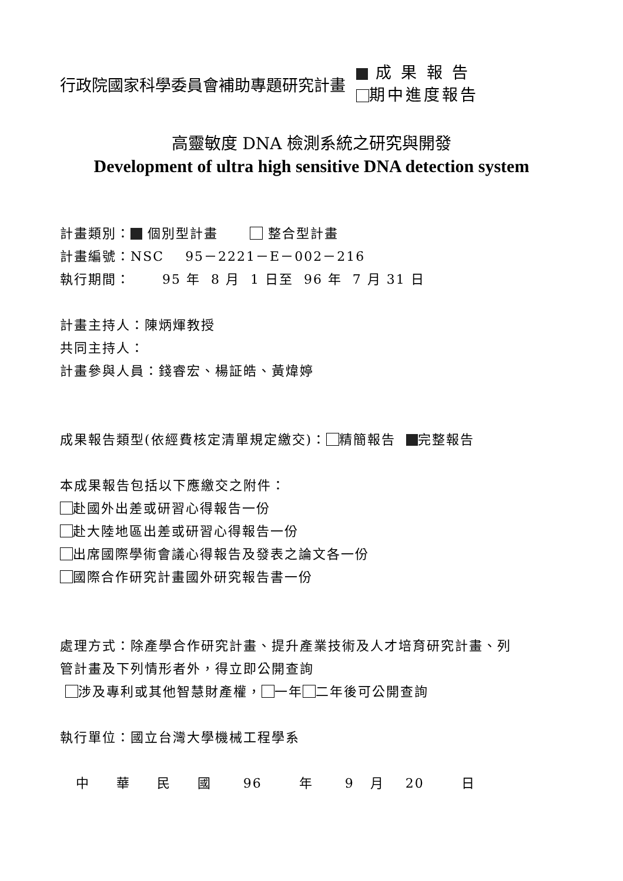行政院國家科學委員會補助專題研究計畫
成 果 報 告
期中進度報告
高靈敏度 DNA 檢測系統之研究與開發
Development of ultra high sensitive DNA detection system
計畫類別： 個別型計畫 整合型計畫
計畫編號：NSC 95－2221－E－002－216
執行期間： 95 年 8 月 1 日至 96 年 7 月 31 日
計畫主持人：陳炳煇教授
共同主持人：
計畫參與人員：錢睿宏、楊証皓、黃煒婷
成果報告類型(依經費核定清單規定繳交)： 精簡報告 完整報告
本成果報告包括以下應繳交之附件：
赴國外出差或研習心得報告一份
赴大陸地區出差或研習心得報告一份
出席國際學術會議心得報告及發表之論文各一份
國際合作研究計畫國外研究報告書一份
處理方式：除產學合作研究計畫、提升產業技術及人才培育研究計畫、列
管計畫及下列情形者外，得立即公開查詢
涉及專利或其他智慧財產權， 一年 二年後可公開查詢
執行單位：國立台灣大學機械工程學系
中 華 民 國 96 年 9 月 20 日